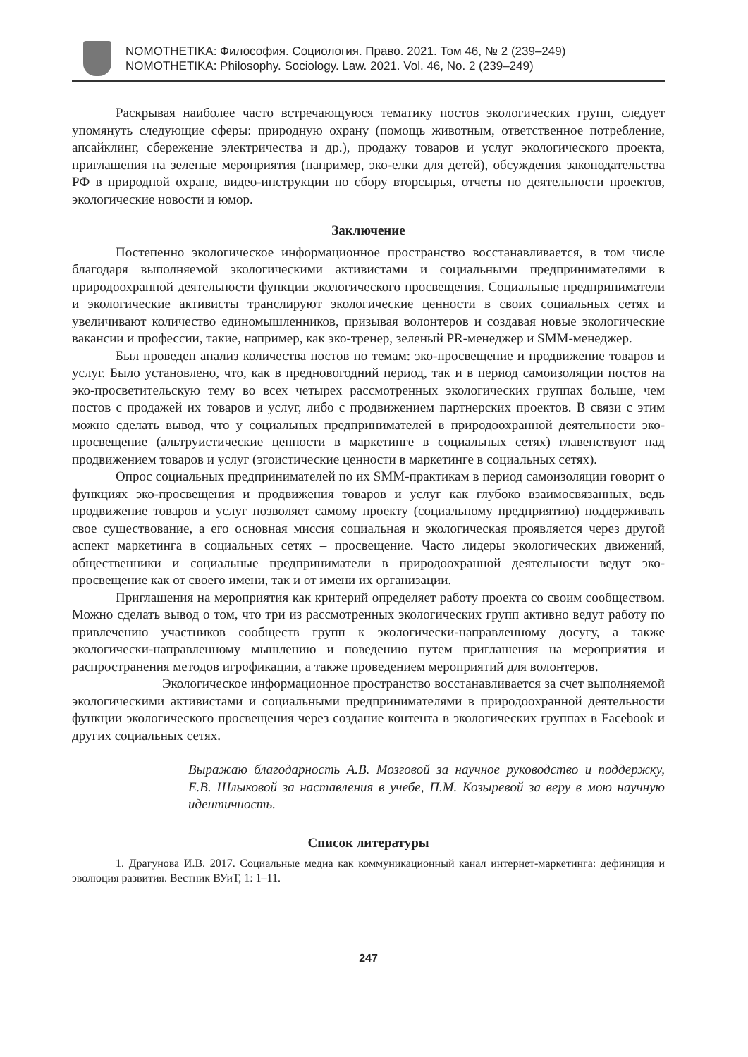NOMOTHETIKA: Философия. Социология. Право. 2021. Том 46, № 2 (239–249)
NOMOTHETIKA: Philosophy. Sociology. Law. 2021. Vol. 46, No. 2 (239–249)
Раскрывая наиболее часто встречающуюся тематику постов экологических групп, следует упомянуть следующие сферы: природную охрану (помощь животным, ответственное потребление, апсайклинг, сбережение электричества и др.), продажу товаров и услуг экологического проекта, приглашения на зеленые мероприятия (например, эко-елки для детей), обсуждения законодательства РФ в природной охране, видео-инструкции по сбору вторсырья, отчеты по деятельности проектов, экологические новости и юмор.
Заключение
Постепенно экологическое информационное пространство восстанавливается, в том числе благодаря выполняемой экологическими активистами и социальными предпринимателями в природоохранной деятельности функции экологического просвещения. Социальные предприниматели и экологические активисты транслируют экологические ценности в своих социальных сетях и увеличивают количество единомышленников, призывая волонтеров и создавая новые экологические вакансии и профессии, такие, например, как эко-тренер, зеленый PR-менеджер и SMM-менеджер.
Был проведен анализ количества постов по темам: эко-просвещение и продвижение товаров и услуг. Было установлено, что, как в предновогодний период, так и в период самоизоляции постов на эко-просветительскую тему во всех четырех рассмотренных экологических группах больше, чем постов с продажей их товаров и услуг, либо с продвижением партнерских проектов. В связи с этим можно сделать вывод, что у социальных предпринимателей в природоохранной деятельности эко-просвещение (альтруистические ценности в маркетинге в социальных сетях) главенствуют над продвижением товаров и услуг (эгоистические ценности в маркетинге в социальных сетях).
Опрос социальных предпринимателей по их SMM-практикам в период самоизоляции говорит о функциях эко-просвещения и продвижения товаров и услуг как глубоко взаимосвязанных, ведь продвижение товаров и услуг позволяет самому проекту (социальному предприятию) поддерживать свое существование, а его основная миссия социальная и экологическая проявляется через другой аспект маркетинга в социальных сетях – просвещение. Часто лидеры экологических движений, общественники и социальные предприниматели в природоохранной деятельности ведут эко-просвещение как от своего имени, так и от имени их организации.
Приглашения на мероприятия как критерий определяет работу проекта со своим сообществом. Можно сделать вывод о том, что три из рассмотренных экологических групп активно ведут работу по привлечению участников сообществ групп к экологически-направленному досугу, а также экологически-направленному мышлению и поведению путем приглашения на мероприятия и распространения методов игрофикации, а также проведением мероприятий для волонтеров.
Экологическое информационное пространство восстанавливается за счет выполняемой экологическими активистами и социальными предпринимателями в природоохранной деятельности функции экологического просвещения через создание контента в экологических группах в Facebook и других социальных сетях.
Выражаю благодарность А.В. Мозговой за научное руководство и поддержку, Е.В. Шлыковой за наставления в учебе, П.М. Козыревой за веру в мою научную идентичность.
Список литературы
1. Драгунова И.В. 2017. Социальные медиа как коммуникационный канал интернет-маркетинга: дефиниция и эволюция развития. Вестник ВУиТ, 1: 1–11.
247